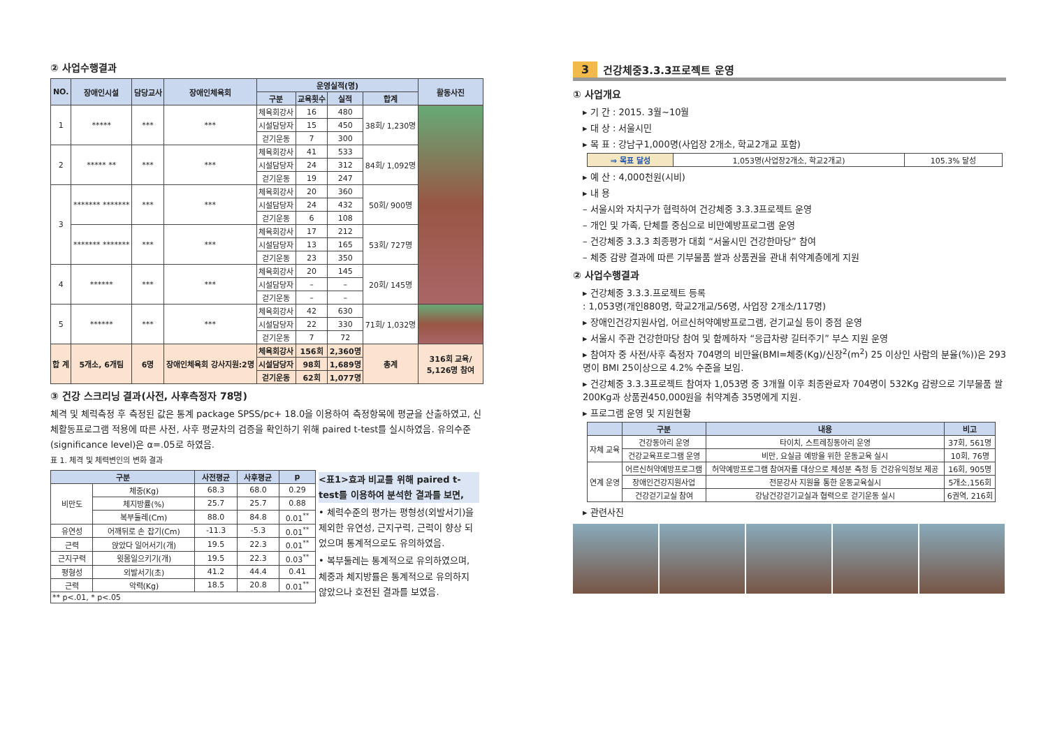② 사업수행결과
| NO. | 장애인시설 | 담당교사 | 장애인체육회 | 운영실적(명) | | | | 활동사진 |
| --- | --- | --- | --- | --- | --- | --- | --- | --- |
| | | | | 구분 | 교육횟수 | 실적 | 합계 | |
| 1 | ***** | *** | *** | 체육회강사 | 16 | 480 | 38회/ 1,230명 | |
| | | | | 시설담당자 | 15 | 450 | | |
| | | | | 걷기운동 | 7 | 300 | | |
| 2 | ***** ** | *** | *** | 체육회강사 | 41 | 533 | 84회/ 1,092명 | |
| | | | | 시설담당자 | 24 | 312 | | |
| | | | | 걷기운동 | 19 | 247 | | |
| 3 | ******* ******* | *** | *** | 체육회강사 | 20 | 360 | 50회/ 900명 | |
| | | | | 시설담당자 | 24 | 432 | | |
| | | | | 걷기운동 | 6 | 108 | | |
| | ******* ******* | *** | *** | 체육회강사 | 17 | 212 | 53회/ 727명 | |
| | | | | 시설담당자 | 13 | 165 | | |
| | | | | 걷기운동 | 23 | 350 | | |
| 4 | ****** | *** | *** | 체육회강사 | 20 | 145 | 20회/ 145명 | |
| | | | | 시설담당자 | – | – | | |
| | | | | 걷기운동 | – | – | | |
| 5 | ****** | *** | *** | 체육회강사 | 42 | 630 | 71회/ 1,032명 | |
| | | | | 시설담당자 | 22 | 330 | | |
| | | | | 걷기운동 | 7 | 72 | | |
| 합 계 | 5개소, 6개팀 | 6명 | 장애인체육회 강사지원:2명 | 체육회강사 | 156회 | 2,360명 | 총계 | 316회 교육/ 5,126명 참여 |
| | | | | 시설담당자 | 98회 | 1,689명 | | |
| | | | | 걷기운동 | 62회 | 1,077명 | | |
③ 건강 스크리닝 결과(사전, 사후측정자 78명)
체격 및 체력측정 후 측정된 값은 통계 package SPSS/pc+ 18.0을 이용하여 측정항목에 평균을 산출하였고, 신체활동프로그램 적용에 따른 사전, 사후 평균차의 검증을 확인하기 위해 paired t-test를 실시하였음. 유의수준(significance level)은 α=.05로 하였음.
표 1. 체격 및 체력변인의 변화 결과
| 구분 | | 사전평균 | 사후평균 | p |
| --- | --- | --- | --- | --- |
| 비만도 | 체중(Kg) | 68.3 | 68.0 | 0.29 |
| | 체지방률(%) | 25.7 | 25.7 | 0.88 |
| | 복부둘레(Cm) | 88.0 | 84.8 | 0.01<sup>**</sup> |
| 유연성 | 어깨뒤로 손 잡기(Cm) | -11.3 | -5.3 | 0.01<sup>**</sup> |
| 근력 | 앉았다 일어서기(개) | 19.5 | 22.3 | 0.01<sup>**</sup> |
| 근지구력 | 윗몸일으키기(개) | 19.5 | 22.3 | 0.03<sup>**</sup> |
| 평형성 | 외발서기(초) | 41.2 | 44.4 | 0.41 |
| 근력 | 악력(Kg) | 18.5 | 20.8 | 0.01<sup>**</sup> |
| ** p<.01, * p<.05 | | | | |
<표1>효과 비교를 위해 paired t-test를 이용하여 분석한 결과를 보면,
• 체력수준의 평가는 평형성(외발서기)을 제외한 유연성, 근지구력, 근력이 향상 되었으며 통계적으로도 유의하였음.
• 복부둘레는 통계적으로 유의하였으며, 체중과 체지방률은 통계적으로 유의하지 않았으나 호전된 결과를 보였음.
3 건강체중3.3.3프로젝트 운영
① 사업개요
▸ 기 간 : 2015. 3월~10월
▸ 대 상 : 서울시민
▸ 목 표 : 강남구1,000명(사업장 2개소, 학교2개교 포함)
| ⇒ 목표 달성 | 1,053명(사업장2개소, 학교2개교) | 105.3% 달성 |
▸ 예 산 : 4,000천원(시비)
▸ 내 용
– 서울시와 자치구가 협력하여 건강체중 3.3.3프로젝트 운영
– 개인 및 가족, 단체를 중심으로 비만예방프로그램 운영
– 건강체중 3.3.3 최종평가 대회 “서울시민 건강한마당” 참여
– 체중 감량 결과에 따른 기부물품 쌀과 상품권을 관내 취약계층에게 지원
② 사업수행결과
▸ 건강체중 3.3.3.프로젝트 등록
: 1,053명(개인880명, 학교2개교/56명, 사업장 2개소/117명)
▸ 장애인건강지원사업, 어르신허약예방프로그램, 걷기교실 등이 중점 운영
▸ 서울시 주관 건강한마당 참여 및 함께하자 “응급차량 길터주기” 부스 지원 운영
▸ 참여자 중 사전/사후 측정자 704명의 비만율(BMI=체중(Kg)/신장<sup>2</sup>(m<sup>2</sup>) 25 이상인 사람의 분율(%))은 293명이 BMI 25이상으로 4.2% 수준을 보임.
▸ 건강체중 3.3.3프로젝트 참여자 1,053명 중 3개월 이후 최종완료자 704명이 532Kg 감량으로 기부물품 쌀200Kg과 상품권450,000원을 취약계층 35명에게 지원.
▸ 프로그램 운영 및 지원현황
| | 구분 | 내용 | 비고 |
| --- | --- | --- | --- |
| 자체 교육 | 건강동아리 운영 | 타이치, 스트레칭동아리 운영 | 37회, 561명 |
| | 건강교육프로그램 운영 | 비만, 요실금 예방을 위한 운동교육 실시 | 10회, 76명 |
| 연계 운영 | 어르신허약예방프로그램 | 허약예방프로그램 참여자를 대상으로 체성분 측정 등 건강유익정보 제공 | 16회, 905명 |
| | 장애인건강지원사업 | 전문강사 지원을 통한 운동교육실시 | 5개소,156회 |
| | 건강걷기교실 참여 | 강남건강걷기교실과 협력으로 걷기운동 실시 | 6권역, 216회 |
▸ 관련사진